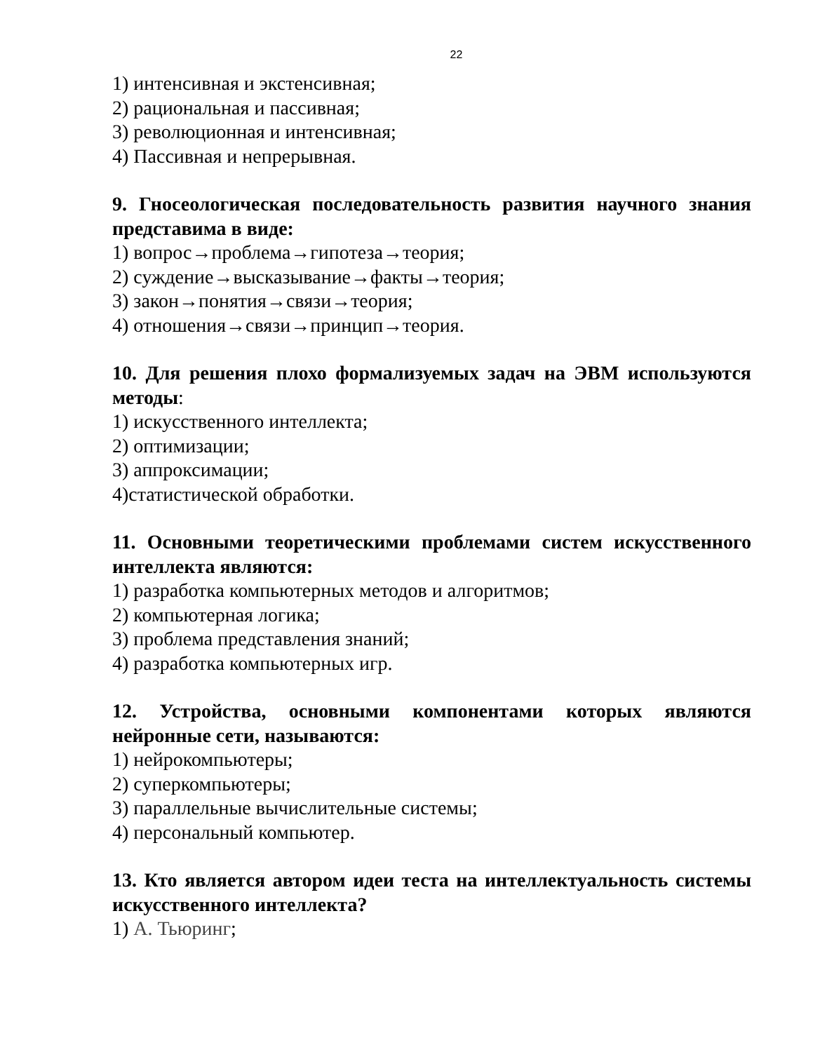22
1) интенсивная и экстенсивная;
2) рациональная и пассивная;
3) революционная и интенсивная;
4) Пассивная и непрерывная.
9. Гносеологическая последовательность развития научного знания представима в виде:
1) вопрос→проблема→гипотеза→теория;
2) суждение→высказывание→факты→теория;
3) закон→понятия→связи→теория;
4) отношения→связи→принцип→теория.
10. Для решения плохо формализуемых задач на ЭВМ используются методы:
1) искусственного интеллекта;
2) оптимизации;
3) аппроксимации;
4)статистической обработки.
11. Основными теоретическими проблемами систем искусственного интеллекта являются:
1) разработка компьютерных методов и алгоритмов;
2) компьютерная логика;
3) проблема представления знаний;
4) разработка компьютерных игр.
12. Устройства, основными компонентами которых являются нейронные сети, называются:
1) нейрокомпьютеры;
2) суперкомпьютеры;
3) параллельные вычислительные системы;
4) персональный компьютер.
13. Кто является автором идеи теста на интеллектуальность системы искусственного интеллекта?
1) А. Тьюринг;